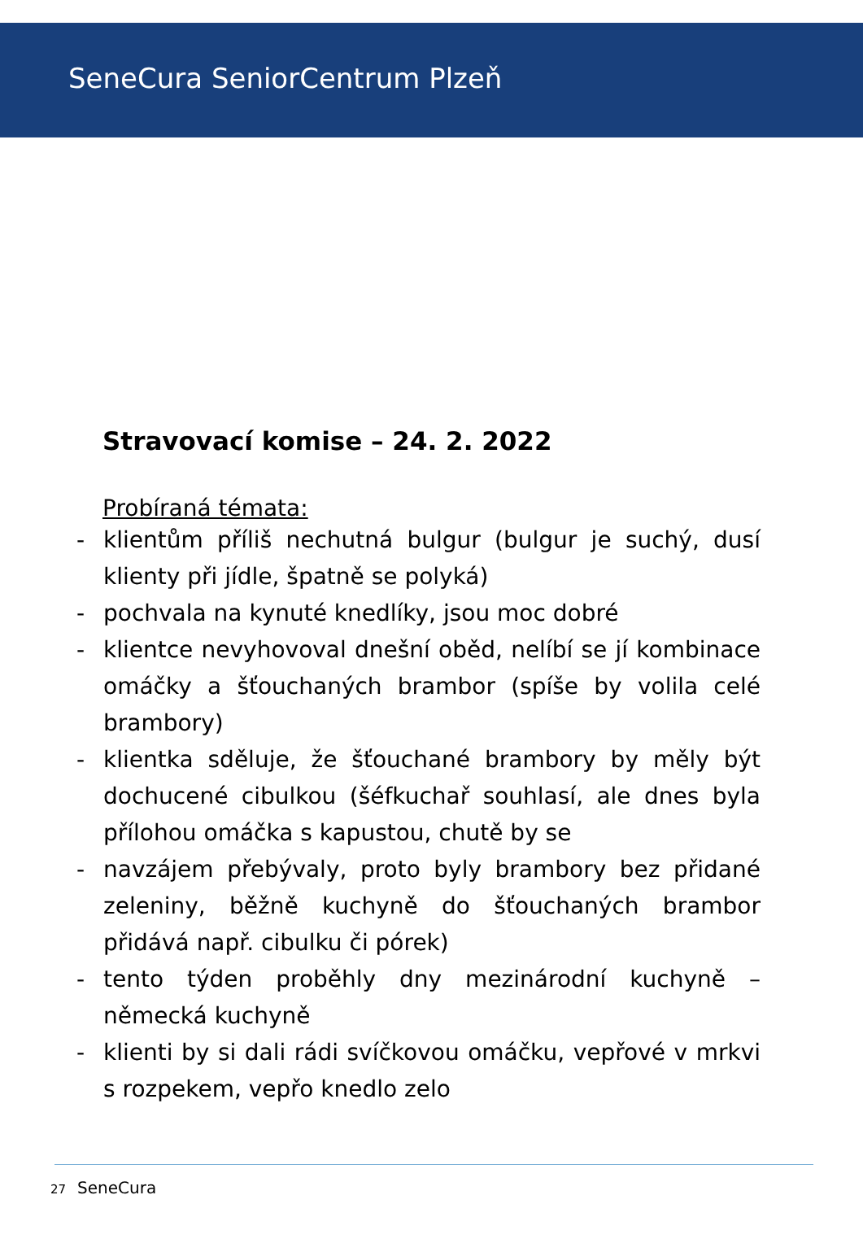SeneCura SeniorCentrum Plzeň
Stravovací komise – 24. 2. 2022
Probíraná témata:
- klientům příliš nechutná bulgur (bulgur je suchý, dusí klienty při jídle, špatně se polyká)
- pochvala na kynuté knedlíky, jsou moc dobré
- klientce nevyhovoval dnešní oběd, nelíbí se jí kombinace omáčky a šťouchaných brambor (spíše by volila celé brambory)
- klientka sděluje, že šťouchané brambory by měly být dochucené cibulkou (šéfkuchař souhlasí, ale dnes byla přílohou omáčka s kapustou, chutě by se
- navzájem přebývaly, proto byly brambory bez přidané zeleniny, běžně kuchyně do šťouchaných brambor přidává např. cibulku či pórek)
- tento týden proběhly dny mezinárodní kuchyně – německá kuchyně
- klienti by si dali rádi svíčkovou omáčku, vepřové v mrkvi s rozpekem, vepřo knedlo zelo
27 SeneCura